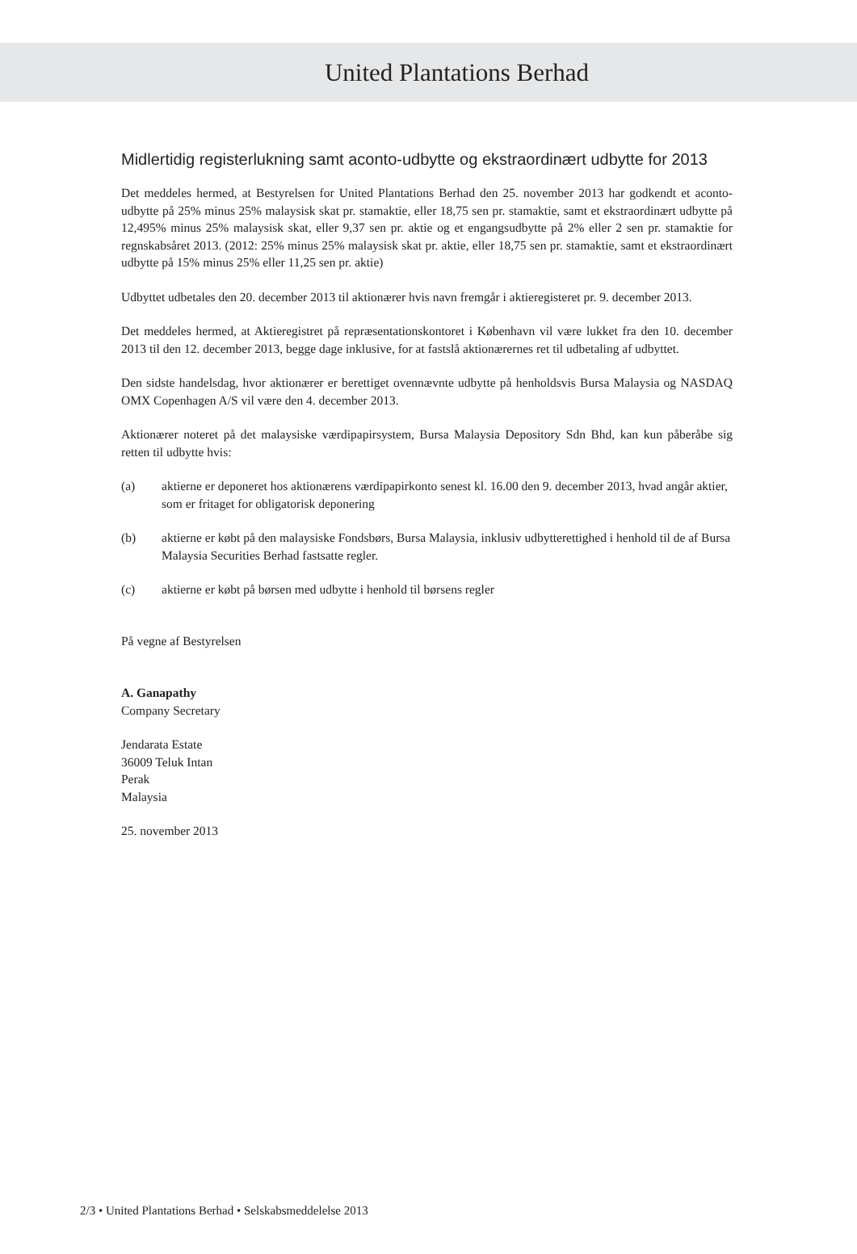United Plantations Berhad
Midlertidig registerlukning samt aconto-udbytte og ekstraordinært udbytte for 2013
Det meddeles hermed, at Bestyrelsen for United Plantations Berhad den 25. november 2013 har godkendt et aconto-udbytte på 25% minus 25% malaysisk skat pr. stamaktie, eller 18,75 sen pr. stamaktie, samt et ekstraordinært udbytte på 12,495% minus 25% malaysisk skat, eller 9,37 sen pr. aktie og et engangsudbytte på 2% eller 2 sen pr. stamaktie for regnskabsåret 2013. (2012: 25% minus 25% malaysisk skat pr. aktie, eller 18,75 sen pr. stamaktie, samt et ekstraordinært udbytte på 15% minus 25% eller 11,25 sen pr. aktie)
Udbyttet udbetales den 20. december 2013 til aktionærer hvis navn fremgår i aktieregisteret pr. 9. december 2013.
Det meddeles hermed, at Aktieregistret på repræsentationskontoret i København vil være lukket fra den 10. december 2013 til den 12. december 2013, begge dage inklusive, for at fastslå aktionærernes ret til udbetaling af udbyttet.
Den sidste handelsdag, hvor aktionærer er berettiget ovennævnte udbytte på henholdsvis Bursa Malaysia og NASDAQ OMX Copenhagen A/S vil være den 4. december 2013.
Aktionærer noteret på det malaysiske værdipapirsystem, Bursa Malaysia Depository Sdn Bhd, kan kun påberåbe sig retten til udbytte hvis:
(a) aktierne er deponeret hos aktionærens værdipapirkonto senest kl. 16.00 den 9. december 2013, hvad angår aktier, som er fritaget for obligatorisk deponering
(b) aktierne er købt på den malaysiske Fondsbørs, Bursa Malaysia, inklusiv udbytterettighed i henhold til de af Bursa Malaysia Securities Berhad fastsatte regler.
(c) aktierne er købt på børsen med udbytte i henhold til børsens regler
På vegne af Bestyrelsen
A. Ganapathy
Company Secretary
Jendarata Estate
36009 Teluk Intan
Perak
Malaysia
25. november 2013
2/3 • United Plantations Berhad • Selskabsmeddelelse 2013